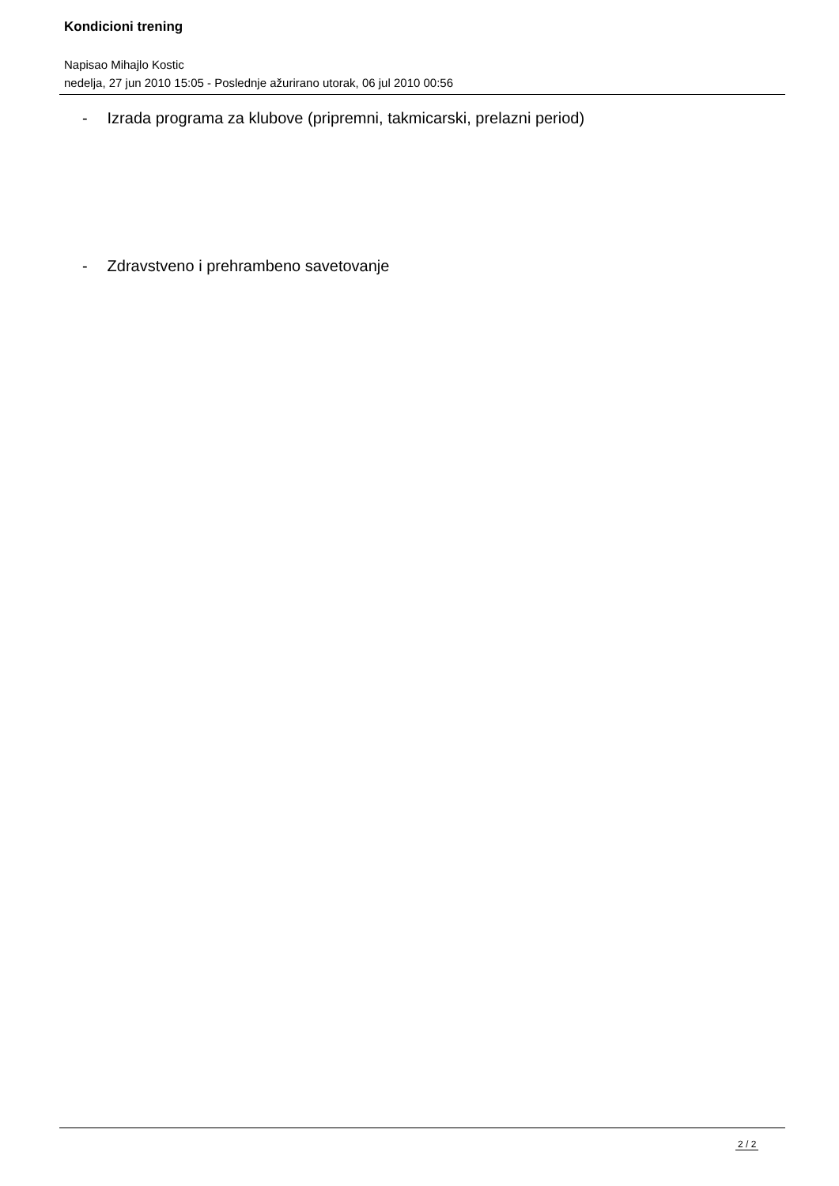Kondicioni trening
Napisao Mihajlo Kostic
nedelja, 27 jun 2010 15:05 - Poslednje ažurirano utorak, 06 jul 2010 00:56
- Izrada programa za klubove (pripremni, takmicarski, prelazni period)
- Zdravstveno i prehrambeno savetovanje
2 / 2